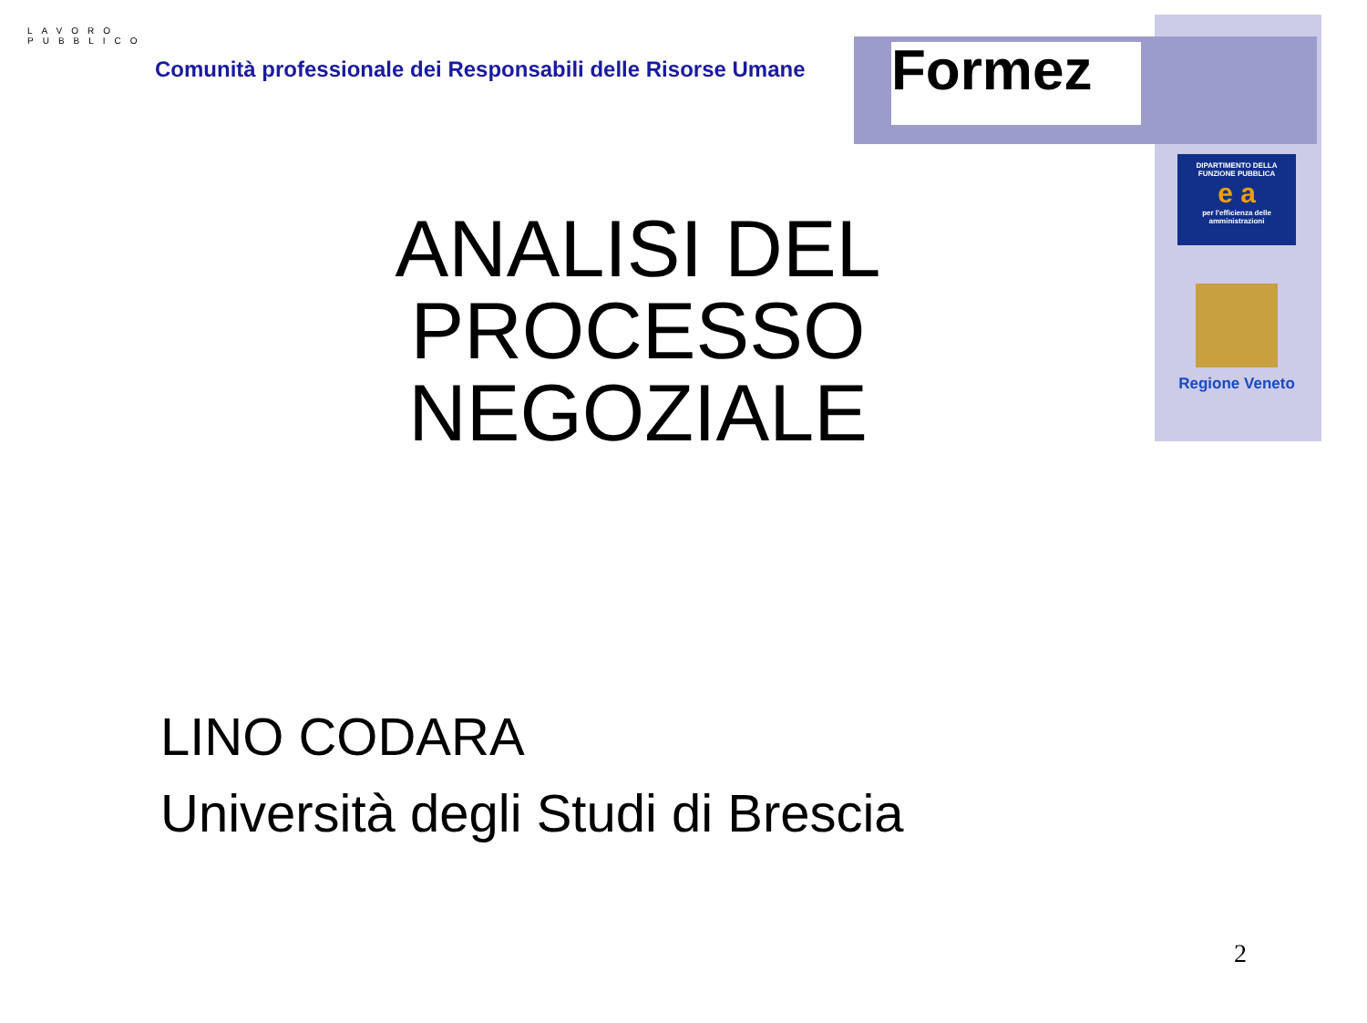LAVORO PUBBLICO
Comunità professionale dei Responsabili delle Risorse Umane
Formez
DIPARTIMENTO DELLA FUNZIONE PUBBLICA
e a
per l'efficienza delle amministrazioni
Regione Veneto
ANALISI DEL PROCESSO NEGOZIALE
LINO CODARA
Università degli Studi di Brescia
2